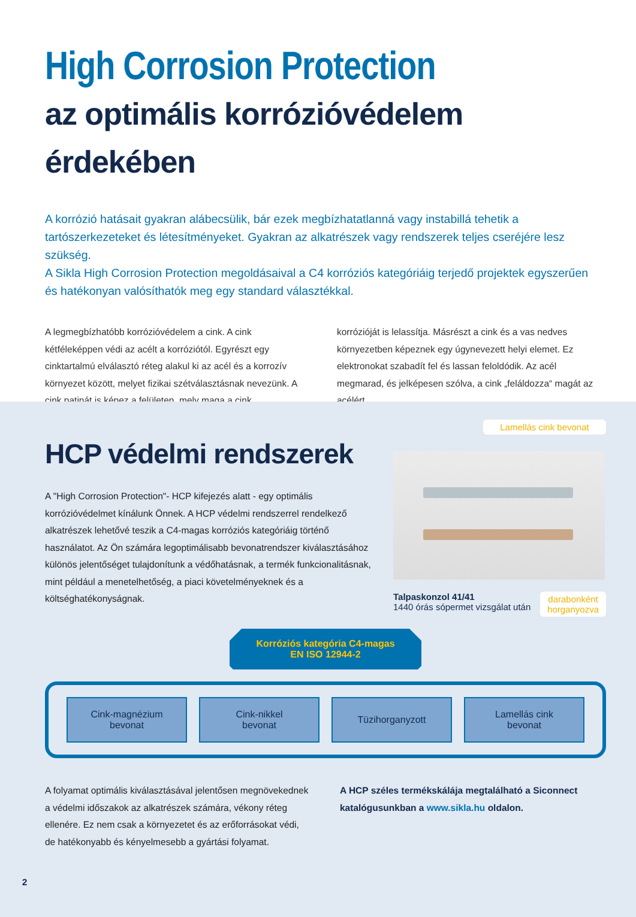High Corrosion Protection
az optimális korrózióvédelem érdekében
A korrózió hatásait gyakran alábecsülik, bár ezek megbízhatatlanná vagy instabillá tehetik a tartószerkezeteket és létesítményeket. Gyakran az alkatrészek vagy rendszerek teljes cseréjére lesz szükség.
A Sikla High Corrosion Protection megoldásaival a C4 korróziós kategóriáig terjedő projektek egyszerűen és hatékonyan valósíthatók meg egy standard választékkal.
A legmegbízhatóbb korrózióvédelem a cink. A cink kétféleképpen védi az acélt a korróziótól. Egyrészt egy cinktartalmú elválasztó réteg alakul ki az acél és a korrozív környezet között, melyet fizikai szétválasztásnak nevezünk. A cink patinát is képez a felületen, mely maga a cink
korrózióját is lelassítja. Másrészt a cink és a vas nedves környezetben képeznek egy úgynevezett helyi elemet. Ez elektronokat szabadít fel és lassan feloldódik. Az acél megmarad, és jelképesen szólva, a cink „feláldozza“ magát az acélért.
HCP védelmi rendszerek
A "High Corrosion Protection"- HCP kifejezés alatt - egy optimális korrózióvédelmet kínálunk Önnek. A HCP védelmi rendszerrel rendelkező alkatrészek lehetővé teszik a C4-magas korróziós kategóriáig történő használatot. Az Ön számára legoptimálisabb bevonatrendszer kiválasztásához különös jelentőséget tulajdonítunk a védőhatásnak, a termék funkcionalitásnak, mint például a menetelhetőség, a piaci követelményeknek és a költséghatékonyságnak.
Lamellás cink bevonat
Talpaskonzol 41/41
1440 órás sópermet vizsgálat után
darabonként
horganyozva
Korróziós kategória C4-magas
EN ISO 12944-2
Cink-magnézium
bevonat
Cink-nikkel
bevonat
Tüzihorganyzott Lamellás cink
bevonat
A folyamat optimális kiválasztásával jelentősen megnövekednek a védelmi időszakok az alkatrészek számára, vékony réteg ellenére. Ez nem csak a környezetet és az erőforrásokat védi, de hatékonyabb és kényelmesebb a gyártási folyamat.
A HCP széles termékskálája megtalálható a Siconnect katalógusunkban a www.sikla.hu oldalon.
2